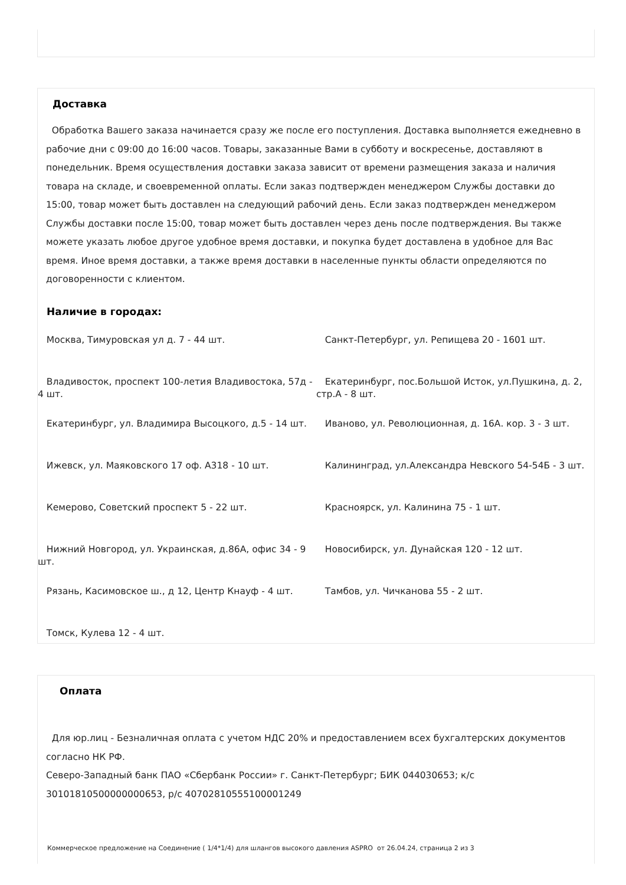Доставка
Обработка Вашего заказа начинается сразу же после его поступления. Доставка выполняется ежедневно в рабочие дни с 09:00 до 16:00 часов. Товары, заказанные Вами в субботу и воскресенье, доставляют в понедельник. Время осуществления доставки заказа зависит от времени размещения заказа и наличия товара на складе, и своевременной оплаты. Если заказ подтвержден менеджером Службы доставки до 15:00, товар может быть доставлен на следующий рабочий день. Если заказ подтвержден менеджером Службы доставки после 15:00, товар может быть доставлен через день после подтверждения. Вы также можете указать любое другое удобное время доставки, и покупка будет доставлена в удобное для Вас время. Иное время доставки, а также время доставки в населенные пункты области определяются по договоренности с клиентом.
Наличие в городах:
Москва, Тимуровская ул д. 7 - 44 шт.
Санкт-Петербург, ул. Репищева 20 - 1601 шт.
Владивосток, проспект 100-летия Владивостока, 57д - 4 шт.
Екатеринбург, пос.Большой Исток, ул.Пушкина, д. 2, стр.А - 8 шт.
Екатеринбург, ул. Владимира Высоцкого, д.5 - 14 шт.
Иваново, ул. Революционная, д. 16А. кор. 3 - 3 шт.
Ижевск, ул. Маяковского 17 оф. А318 - 10 шт.
Калининград, ул.Александра Невского 54-54Б - 3 шт.
Кемерово, Советский проспект 5 - 22 шт.
Красноярск, ул. Калинина 75 - 1 шт.
Нижний Новгород, ул. Украинская, д.86А, офис 34 - 9 шт.
Новосибирск, ул. Дунайская 120 - 12 шт.
Рязань, Касимовское ш., д 12, Центр Кнауф - 4 шт.
Тамбов, ул. Чичканова 55 - 2 шт.
Томск, Кулева 12 - 4 шт.
Оплата
Для юр.лиц - Безналичная оплата с учетом НДС 20% и предоставлением всех бухгалтерских документов согласно НК РФ.
Северо-Западный банк ПАО «Сбербанк России» г. Санкт-Петербург; БИК 044030653; к/с 30101810500000000653, р/с 40702810555100001249
Коммерческое предложение на Соединение ( 1/4*1/4) для шлангов высокого давления ASPRO от 26.04.24, страница 2 из 3